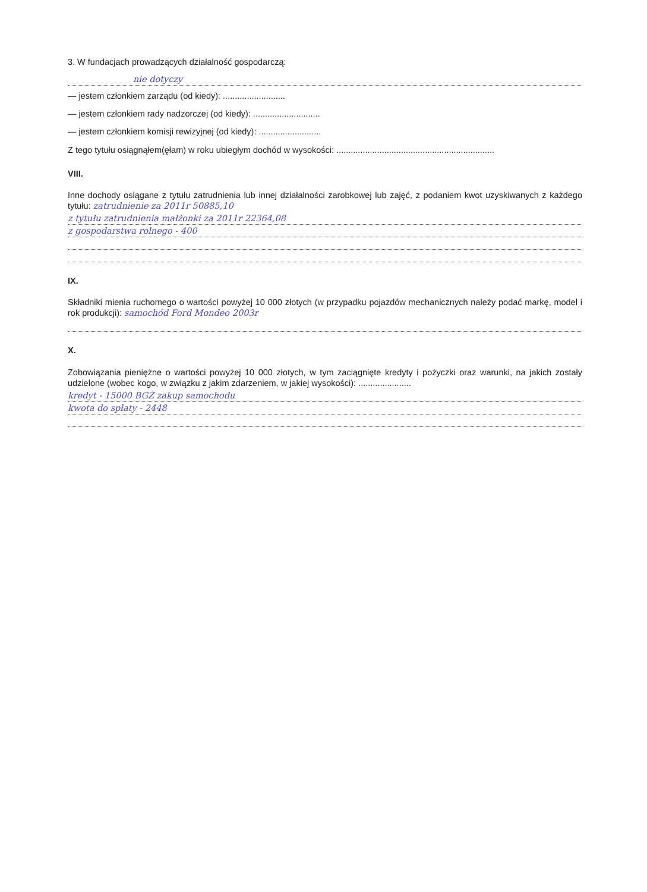3. W fundacjach prowadzących działalność gospodarczą:
nie dotyczy
— jestem członkiem zarządu (od kiedy): ..........................
— jestem członkiem rady nadzorczej (od kiedy): ............................
— jestem członkiem komisji rewizyjnej (od kiedy): ..........................
Z tego tytułu osiągnąłem(ęłam) w roku ubiegłym dochód w wysokości: ..................................................................
VIII.
Inne dochody osiągane z tytułu zatrudnienia lub innej działalności zarobkowej lub zajęć, z podaniem kwot uzyskiwanych z każdego tytułu: zatrudnienie za 2011r 50885,10
z tytułu zatrudnienia małżonki za 2011r 22364,08
z gospodarstwa rolnego - 400
IX.
Składniki mienia ruchomego o wartości powyżej 10 000 złotych (w przypadku pojazdów mechanicznych należy podać markę, model i rok produkcji): samochód Ford Mondeo 2003r
X.
Zobowiązania pieniężne o wartości powyżej 10 000 złotych, w tym zaciągnięte kredyty i pożyczki oraz warunki, na jakich zostały udzielone (wobec kogo, w związku z jakim zdarzeniem, w jakiej wysokości): ......................
kredyt - 15000 BGŻ zakup samochodu
kwota do spłaty - 2448